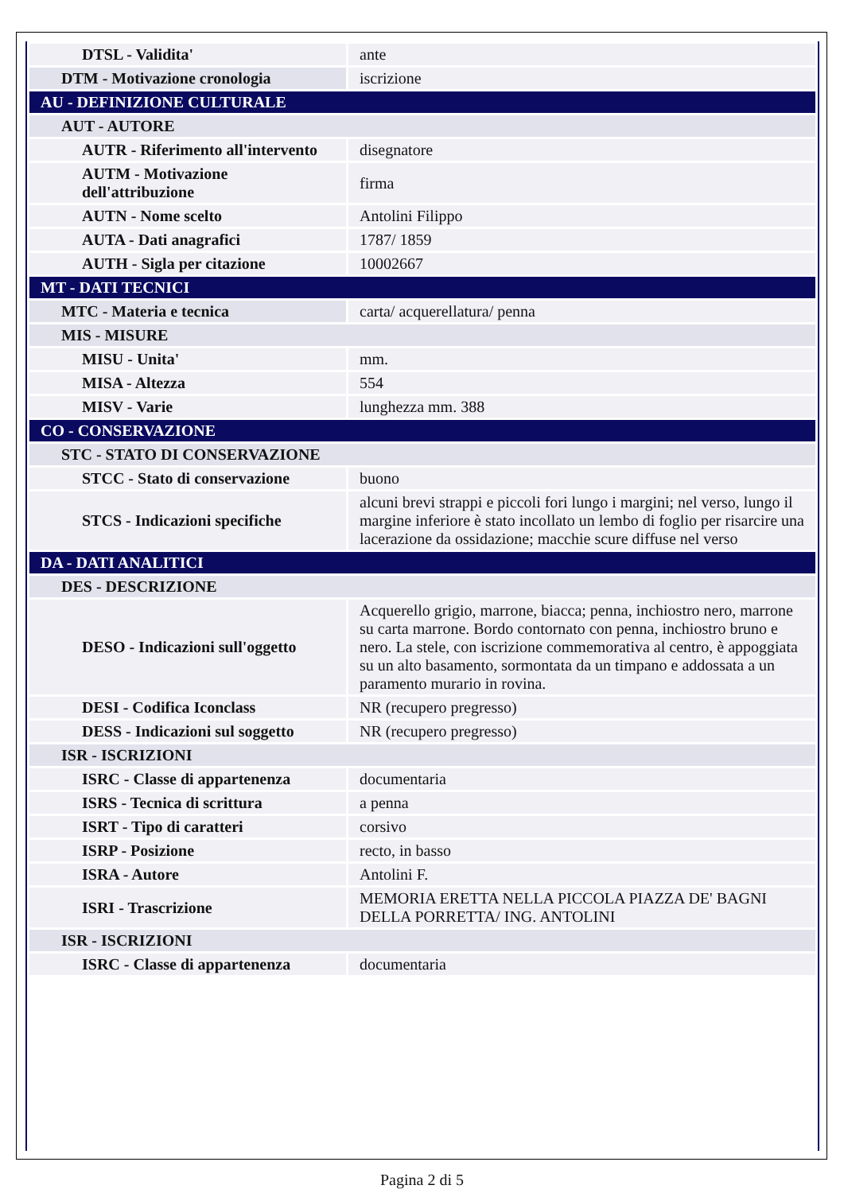| DTSL - Validita' | ante |
| DTM - Motivazione cronologia | iscrizione |
| AU - DEFINIZIONE CULTURALE | |
| AUT - AUTORE | |
| AUTR - Riferimento all'intervento | disegnatore |
| AUTM - Motivazione dell'attribuzione | firma |
| AUTN - Nome scelto | Antolini Filippo |
| AUTA - Dati anagrafici | 1787/ 1859 |
| AUTH - Sigla per citazione | 10002667 |
| MT - DATI TECNICI | |
| MTC - Materia e tecnica | carta/ acquerellatura/ penna |
| MIS - MISURE | |
| MISU - Unita' | mm. |
| MISA - Altezza | 554 |
| MISV - Varie | lunghezza mm. 388 |
| CO - CONSERVAZIONE | |
| STC - STATO DI CONSERVAZIONE | |
| STCC - Stato di conservazione | buono |
| STCS - Indicazioni specifiche | alcuni brevi strappi e piccoli fori lungo i margini; nel verso, lungo il margine inferiore è stato incollato un lembo di foglio per risarcire una lacerazione da ossidazione; macchie scure diffuse nel verso |
| DA - DATI ANALITICI | |
| DES - DESCRIZIONE | |
| DESO - Indicazioni sull'oggetto | Acquerello grigio, marrone, biacca; penna, inchiostro nero, marrone su carta marrone. Bordo contornato con penna, inchiostro bruno e nero. La stele, con iscrizione commemorativa al centro, è appoggiata su un alto basamento, sormontata da un timpano e addossata a un paramento murario in rovina. |
| DESI - Codifica Iconclass | NR (recupero pregresso) |
| DESS - Indicazioni sul soggetto | NR (recupero pregresso) |
| ISR - ISCRIZIONI | |
| ISRC - Classe di appartenenza | documentaria |
| ISRS - Tecnica di scrittura | a penna |
| ISRT - Tipo di caratteri | corsivo |
| ISRP - Posizione | recto, in basso |
| ISRA - Autore | Antolini F. |
| ISRI - Trascrizione | MEMORIA ERETTA NELLA PICCOLA PIAZZA DE' BAGNI DELLA PORRETTA/ ING. ANTOLINI |
| ISR - ISCRIZIONI | |
| ISRC - Classe di appartenenza | documentaria |
Pagina 2 di 5